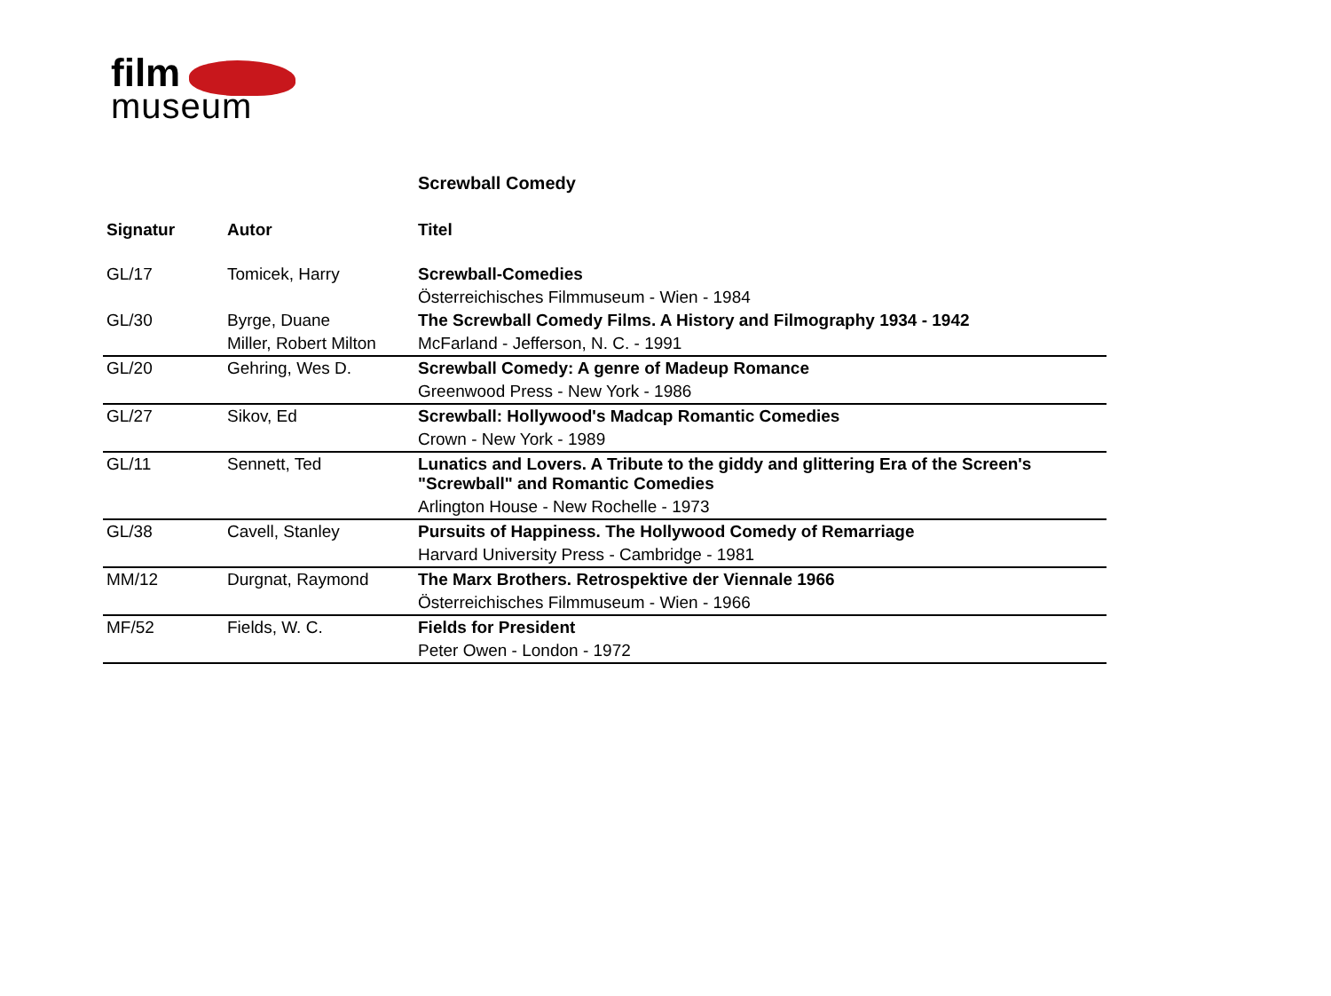film
museum
Screwball Comedy
| Signatur | Autor | Titel |
| --- | --- | --- |
| GL/17 | Tomicek, Harry | Screwball-Comedies |
| | | Österreichisches Filmmuseum - Wien - 1984 |
| GL/30 | Byrge, Duane | The Screwball Comedy Films. A History and Filmography 1934 - 1942 |
| | Miller, Robert Milton | McFarland - Jefferson, N. C. - 1991 |
| GL/20 | Gehring, Wes D. | Screwball Comedy: A genre of Madeup Romance |
| | | Greenwood Press - New York - 1986 |
| GL/27 | Sikov, Ed | Screwball: Hollywood's Madcap Romantic Comedies |
| | | Crown - New York - 1989 |
| GL/11 | Sennett, Ted | Lunatics and Lovers. A Tribute to the giddy and glittering Era of the Screen's "Screwball" and Romantic Comedies |
| | | Arlington House - New Rochelle - 1973 |
| GL/38 | Cavell, Stanley | Pursuits of Happiness. The Hollywood Comedy of Remarriage |
| | | Harvard University Press - Cambridge - 1981 |
| MM/12 | Durgnat, Raymond | The Marx Brothers. Retrospektive der Viennale 1966 |
| | | Österreichisches Filmmuseum - Wien - 1966 |
| MF/52 | Fields, W. C. | Fields for President |
| | | Peter Owen - London - 1972 |